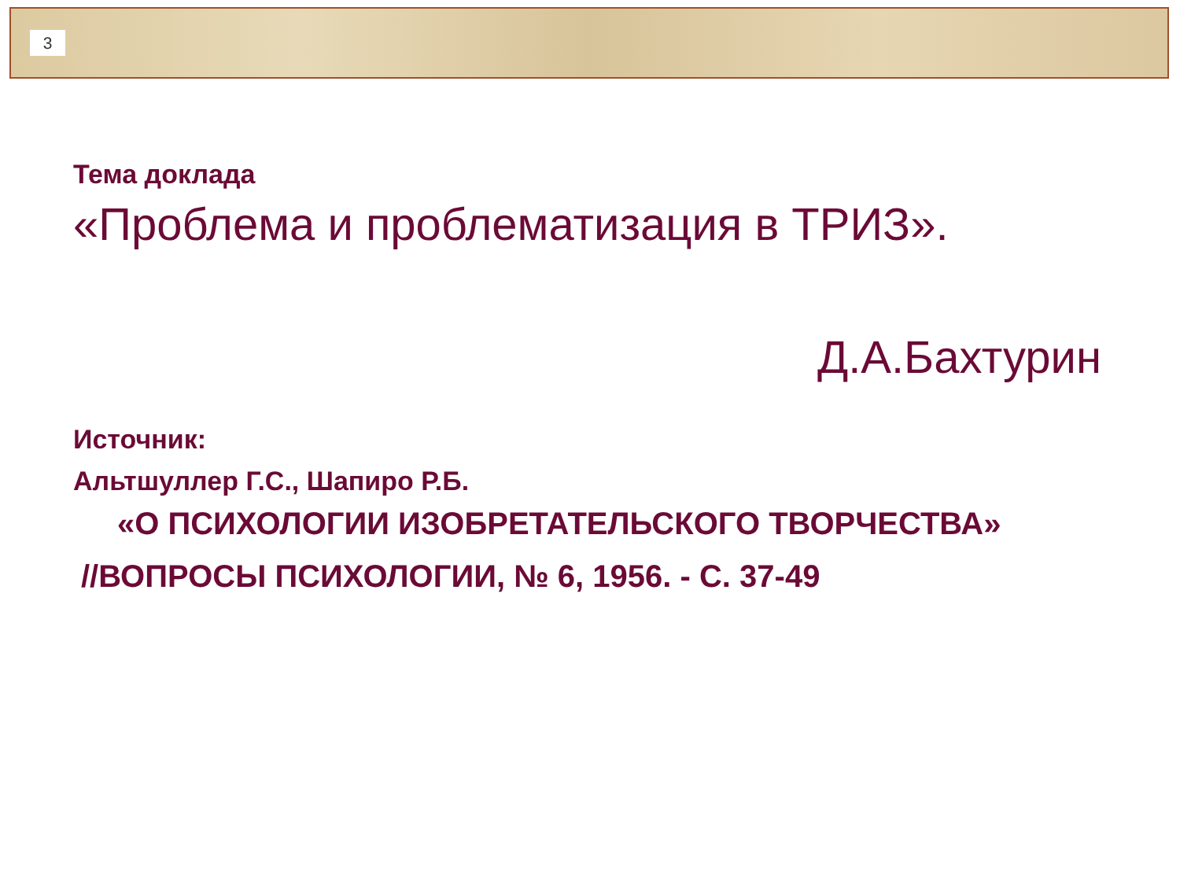3
Тема доклада
«Проблема и проблематизация в ТРИЗ».
Д.А.Бахтурин
Источник:
Альтшуллер Г.С., Шапиро Р.Б.
«О ПСИХОЛОГИИ ИЗОБРЕТАТЕЛЬСКОГО ТВОРЧЕСТВА»
//ВОПРОСЫ ПСИХОЛОГИИ, № 6, 1956. - С. 37-49